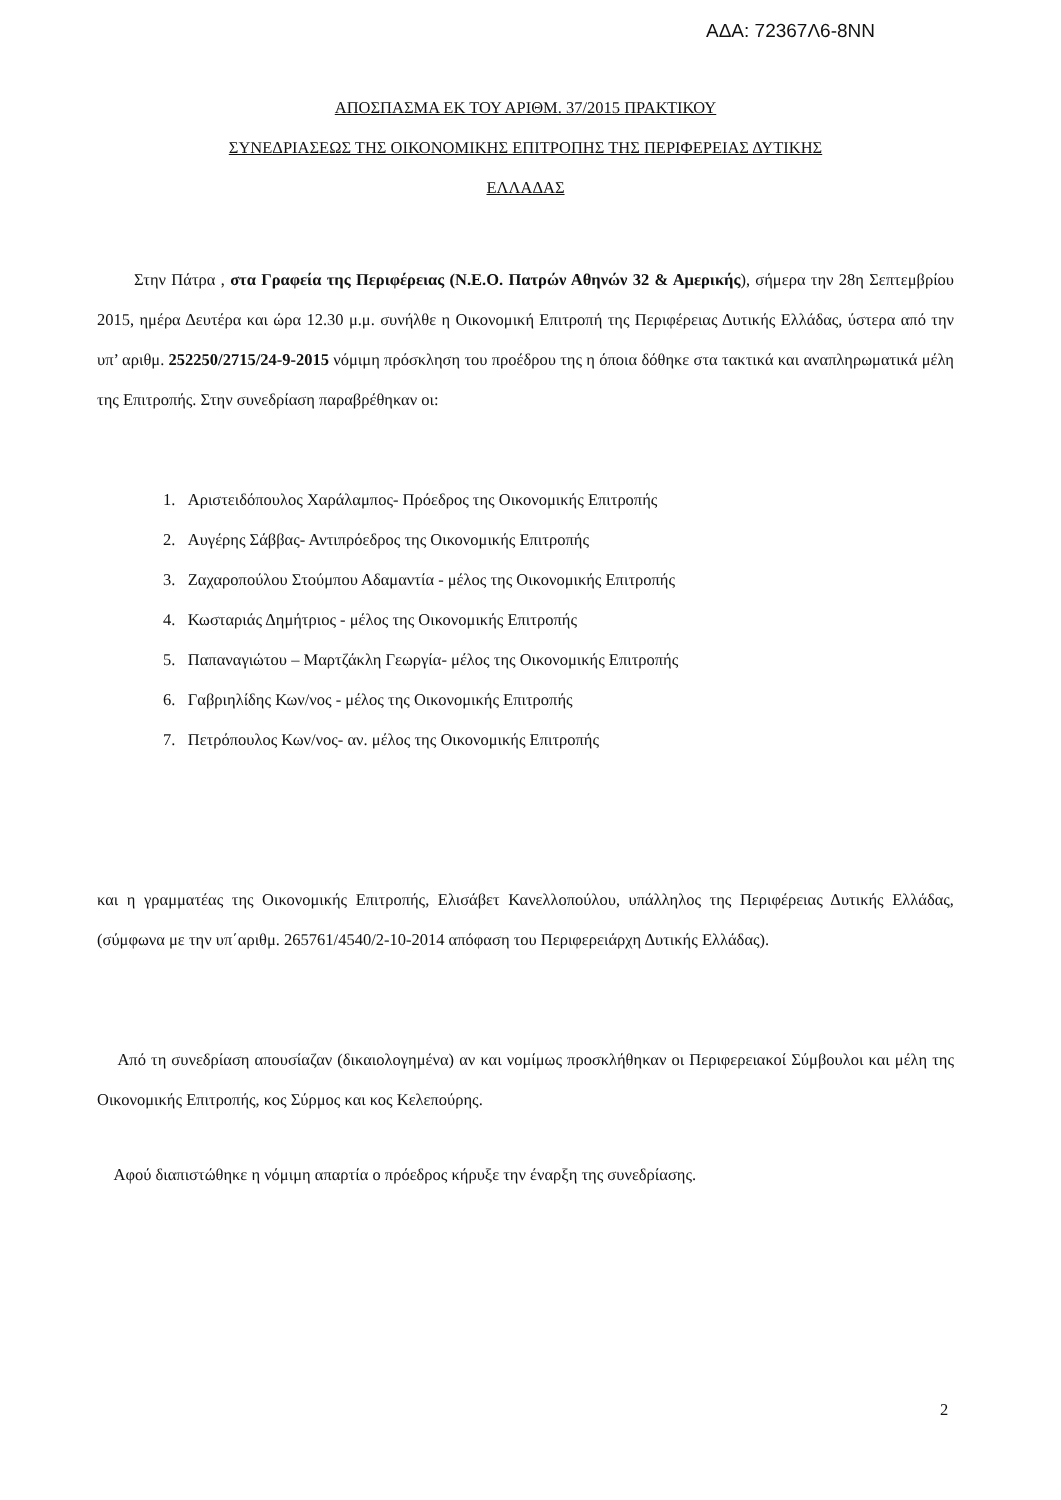ΑΔΑ: 72367Λ6-8ΝΝ
ΑΠΟΣΠΑΣΜΑ ΕΚ ΤΟΥ ΑΡΙΘΜ. 37/2015 ΠΡΑΚΤΙΚΟΥ
ΣΥΝΕΔΡΙΑΣΕΩΣ ΤΗΣ ΟΙΚΟΝΟΜΙΚΗΣ ΕΠΙΤΡΟΠΗΣ ΤΗΣ ΠΕΡΙΦΕΡΕΙΑΣ ΔΥΤΙΚΗΣ
ΕΛΛΑΔΑΣ
Στην Πάτρα , στα Γραφεία της Περιφέρειας (Ν.Ε.Ο. Πατρών Αθηνών 32 & Αμερικής), σήμερα την 28η Σεπτεμβρίου 2015, ημέρα Δευτέρα και ώρα 12.30 μ.μ. συνήλθε η Οικονομική Επιτροπή της Περιφέρειας Δυτικής Ελλάδας, ύστερα από την υπ’ αριθμ. 252250/2715/24-9-2015 νόμιμη πρόσκληση του προέδρου της η όποια δόθηκε στα τακτικά και αναπληρωματικά μέλη της Επιτροπής. Στην συνεδρίαση παραβρέθηκαν οι:
1. Αριστειδόπουλος Χαράλαμπος- Πρόεδρος της Οικονομικής Επιτροπής
2. Αυγέρης Σάββας- Αντιπρόεδρος της Οικονομικής Επιτροπής
3. Ζαχαροπούλου Στούμπου Αδαμαντία - μέλος της Οικονομικής Επιτροπής
4. Κωσταριάς Δημήτριος - μέλος της Οικονομικής Επιτροπής
5. Παπαναγιώτου – Μαρτζάκλη Γεωργία- μέλος της Οικονομικής Επιτροπής
6. Γαβριηλίδης Κων/νος - μέλος της Οικονομικής Επιτροπής
7. Πετρόπουλος Κων/νος- αν. μέλος της Οικονομικής Επιτροπής
και η γραμματέας της Οικονομικής Επιτροπής, Ελισάβετ Κανελλοπούλου, υπάλληλος της Περιφέρειας Δυτικής Ελλάδας, (σύμφωνα με την υπ΄αριθμ. 265761/4540/2-10-2014 απόφαση του Περιφερειάρχη Δυτικής Ελλάδας).
Από τη συνεδρίαση απουσίαζαν (δικαιολογημένα) αν και νομίμως προσκλήθηκαν οι Περιφερειακοί Σύμβουλοι και μέλη της Οικονομικής Επιτροπής, κος Σύρμος και κος Κελεπούρης.
Αφού διαπιστώθηκε η νόμιμη απαρτία ο πρόεδρος κήρυξε την έναρξη της συνεδρίασης.
2